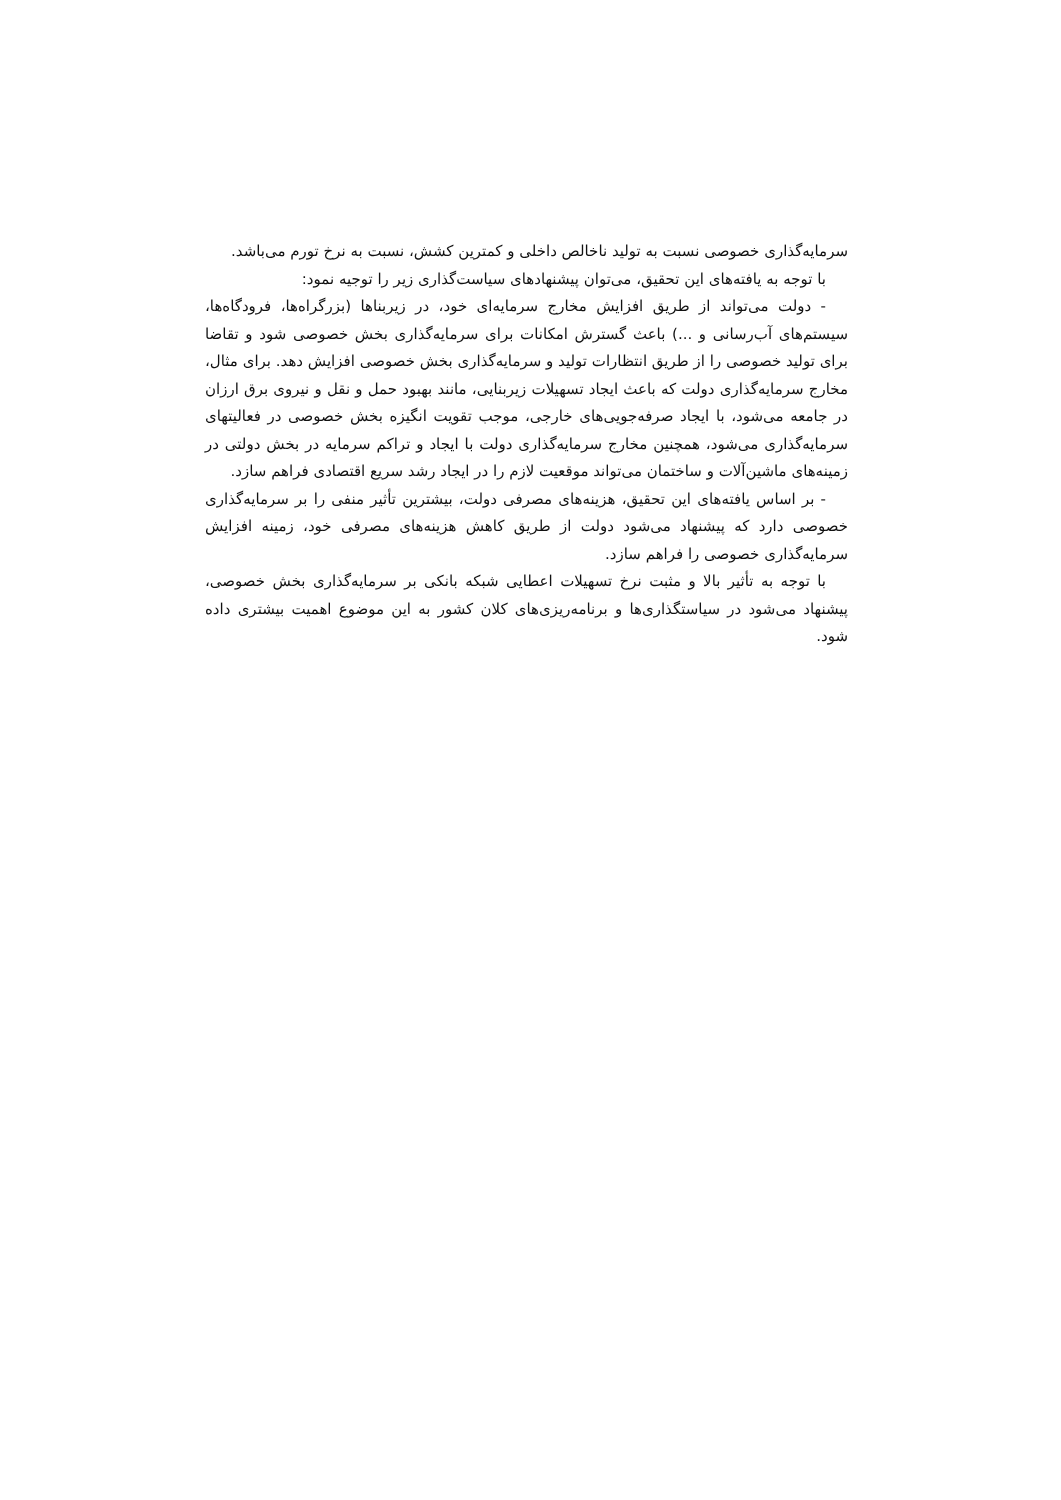سرمایه‌گذاری خصوصی نسبت به تولید ناخالص داخلی و کمترین کشش، نسبت به نرخ تورم می‌باشد.
با توجه به یافته‌های این تحقیق، می‌توان پیشنهادهای سیاست‌گذاری زیر را توجیه نمود:
- دولت می‌تواند از طریق افزایش مخارج سرمایه‌ای خود، در زیربناها (بزرگراه‌ها، فرودگاه‌ها، سیستم‌های آب‌رسانی و ...) باعث گسترش امکانات برای سرمایه‌گذاری بخش خصوصی شود و تقاضا برای تولید خصوصی را از طریق انتظارات تولید و سرمایه‌گذاری بخش خصوصی افزایش دهد. برای مثال، مخارج سرمایه‌گذاری دولت که باعث ایجاد تسهیلات زیربنایی، مانند بهبود حمل و نقل و نیروی برق ارزان در جامعه می‌شود، با ایجاد صرفه‌جویی‌های خارجی، موجب تقویت انگیزه بخش خصوصی در فعالیتهای سرمایه‌گذاری می‌شود، همچنین مخارج سرمایه‌گذاری دولت با ایجاد و تراکم سرمایه در بخش دولتی در زمینه‌های ماشین‌آلات و ساختمان می‌تواند موقعیت لازم را در ایجاد رشد سریع اقتصادی فراهم سازد.
- بر اساس یافته‌های این تحقیق، هزینه‌های مصرفی دولت، بیشترین تأثیر منفی را بر سرمایه‌گذاری خصوصی دارد که پیشنهاد می‌شود دولت از طریق کاهش هزینه‌های مصرفی خود، زمینه افزایش سرمایه‌گذاری خصوصی را فراهم سازد.
با توجه به تأثیر بالا و مثبت نرخ تسهیلات اعطایی شبکه بانکی بر سرمایه‌گذاری بخش خصوصی، پیشنهاد می‌شود در سیاستگذاری‌ها و برنامه‌ریزی‌های کلان کشور به این موضوع اهمیت بیشتری داده شود.